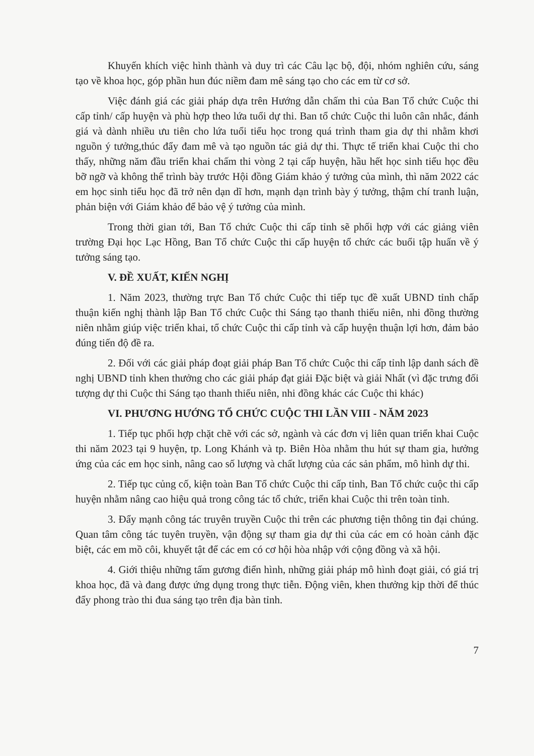Khuyến khích việc hình thành và duy trì các Câu lạc bộ, đội, nhóm nghiên cứu, sáng tạo về khoa học, góp phần hun đúc niềm đam mê sáng tạo cho các em từ cơ sở.
Việc đánh giá các giải pháp dựa trên Hướng dẫn chấm thi của Ban Tổ chức Cuộc thi cấp tỉnh/ cấp huyện và phù hợp theo lứa tuổi dự thi. Ban tổ chức Cuộc thi luôn cân nhắc, đánh giá và dành nhiều ưu tiên cho lứa tuổi tiểu học trong quá trình tham gia dự thi nhằm khơi nguồn ý tưởng,thúc đẩy đam mê và tạo nguồn tác giả dự thi. Thực tế triển khai Cuộc thi cho thấy, những năm đầu triển khai chấm thi vòng 2 tại cấp huyện, hầu hết học sinh tiểu học đều bỡ ngỡ và không thể trình bày trước Hội đồng Giám khảo ý tưởng của mình, thì năm 2022 các em học sinh tiểu học đã trở nên dạn dĩ hơn, mạnh dạn trình bày ý tưởng, thậm chí tranh luận, phản biện với Giám khảo để bảo vệ ý tưởng của mình.
Trong thời gian tới, Ban Tổ chức Cuộc thi cấp tỉnh sẽ phối hợp với các giảng viên trường Đại học Lạc Hồng, Ban Tổ chức Cuộc thi cấp huyện tổ chức các buổi tập huấn về ý tưởng sáng tạo.
V. ĐỀ XUẤT, KIẾN NGHỊ
1. Năm 2023, thường trực Ban Tổ chức Cuộc thi tiếp tục đề xuất UBND tỉnh chấp thuận kiến nghị thành lập Ban Tổ chức Cuộc thi Sáng tạo thanh thiếu niên, nhi đồng thường niên nhằm giúp việc triển khai, tổ chức Cuộc thi cấp tỉnh và cấp huyện thuận lợi hơn, đảm bảo đúng tiến độ đề ra.
2. Đối với các giải pháp đoạt giải pháp Ban Tổ chức Cuộc thi cấp tỉnh lập danh sách đề nghị UBND tỉnh khen thưởng cho các giải pháp đạt giải Đặc biệt và giải Nhất (vì đặc trưng đối tượng dự thi Cuộc thi Sáng tạo thanh thiếu niên, nhi đồng khác các Cuộc thi khác)
VI. PHƯƠNG HƯỚNG TỔ CHỨC CUỘC THI LẦN VIII - NĂM 2023
1. Tiếp tục phối hợp chặt chẽ với các sở, ngành và các đơn vị liên quan triển khai Cuộc thi năm 2023 tại 9 huyện, tp. Long Khánh và tp. Biên Hòa nhằm thu hút sự tham gia, hưởng ứng của các em học sinh, nâng cao số lượng và chất lượng của các sản phẩm, mô hình dự thi.
2. Tiếp tục củng cố, kiện toàn Ban Tổ chức Cuộc thi cấp tỉnh, Ban Tổ chức cuộc thi cấp huyện nhằm nâng cao hiệu quả trong công tác tổ chức, triển khai Cuộc thi trên toàn tỉnh.
3. Đẩy mạnh công tác truyên truyền Cuộc thi trên các phương tiện thông tin đại chúng. Quan tâm công tác tuyên truyền, vận động sự tham gia dự thi của các em có hoàn cảnh đặc biệt, các em mồ côi, khuyết tật để các em có cơ hội hòa nhập với cộng đồng và xã hội.
4. Giới thiệu những tấm gương điển hình, những giải pháp mô hình đoạt giải, có giá trị khoa học, đã và đang được ứng dụng trong thực tiễn. Động viên, khen thưởng kịp thời để thúc đẩy phong trào thi đua sáng tạo trên địa bàn tỉnh.
7